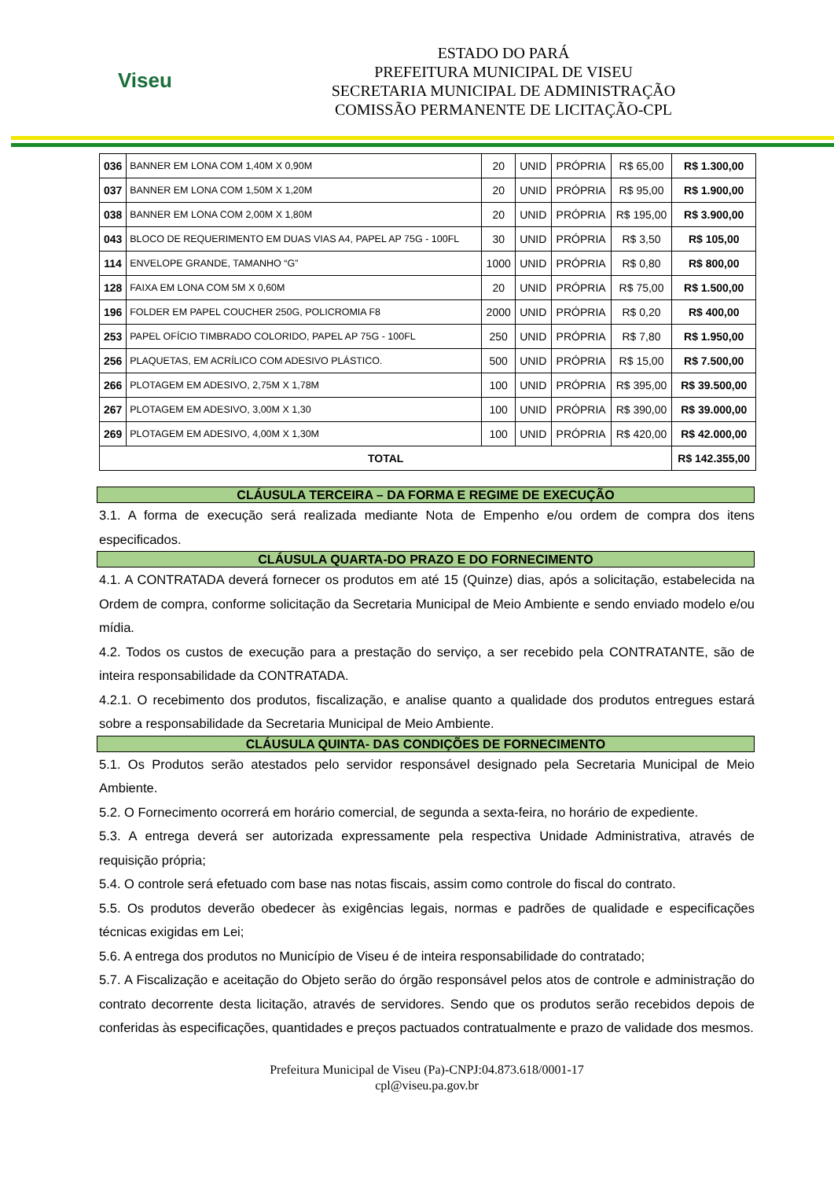Viseu
ESTADO DO PARÁ
PREFEITURA MUNICIPAL DE VISEU
SECRETARIA MUNICIPAL DE ADMINISTRAÇÃO
COMISSÃO PERMANENTE DE LICITAÇÃO-CPL
| 036 | BANNER EM LONA COM 1,40M X 0,90M | 20 | UNID | PRÓPRIA | R$ 65,00 | R$ 1.300,00 |
| 037 | BANNER EM LONA COM 1,50M X 1,20M | 20 | UNID | PRÓPRIA | R$ 95,00 | R$ 1.900,00 |
| 038 | BANNER EM LONA COM 2,00M X 1,80M | 20 | UNID | PRÓPRIA | R$ 195,00 | R$ 3.900,00 |
| 043 | BLOCO DE REQUERIMENTO EM DUAS VIAS A4, PAPEL AP 75G - 100FL | 30 | UNID | PRÓPRIA | R$ 3,50 | R$ 105,00 |
| 114 | ENVELOPE GRANDE, TAMANHO “G” | 1000 | UNID | PRÓPRIA | R$ 0,80 | R$ 800,00 |
| 128 | FAIXA EM LONA COM 5M X 0,60M | 20 | UNID | PRÓPRIA | R$ 75,00 | R$ 1.500,00 |
| 196 | FOLDER EM PAPEL COUCHER 250G, POLICROMIA F8 | 2000 | UNID | PRÓPRIA | R$ 0,20 | R$ 400,00 |
| 253 | PAPEL OFÍCIO TIMBRADO COLORIDO, PAPEL AP 75G - 100FL | 250 | UNID | PRÓPRIA | R$ 7,80 | R$ 1.950,00 |
| 256 | PLAQUETAS, EM ACRÍLICO COM ADESIVO PLÁSTICO. | 500 | UNID | PRÓPRIA | R$ 15,00 | R$ 7.500,00 |
| 266 | PLOTAGEM EM ADESIVO, 2,75M X 1,78M | 100 | UNID | PRÓPRIA | R$ 395,00 | R$ 39.500,00 |
| 267 | PLOTAGEM EM ADESIVO, 3,00M X 1,30 | 100 | UNID | PRÓPRIA | R$ 390,00 | R$ 39.000,00 |
| 269 | PLOTAGEM EM ADESIVO, 4,00M X 1,30M | 100 | UNID | PRÓPRIA | R$ 420,00 | R$ 42.000,00 |
| TOTAL | | | | | | R$ 142.355,00 |
CLÁUSULA TERCEIRA – DA FORMA E REGIME DE EXECUÇÃO
3.1. A forma de execução será realizada mediante Nota de Empenho e/ou ordem de compra dos itens especificados.
CLÁUSULA QUARTA-DO PRAZO E DO FORNECIMENTO
4.1. A CONTRATADA deverá fornecer os produtos em até 15 (Quinze) dias, após a solicitação, estabelecida na Ordem de compra, conforme solicitação da Secretaria Municipal de Meio Ambiente e sendo enviado modelo e/ou mídia.
4.2. Todos os custos de execução para a prestação do serviço, a ser recebido pela CONTRATANTE, são de inteira responsabilidade da CONTRATADA.
4.2.1. O recebimento dos produtos, fiscalização, e analise quanto a qualidade dos produtos entregues estará sobre a responsabilidade da Secretaria Municipal de Meio Ambiente.
CLÁUSULA QUINTA- DAS CONDIÇÕES DE FORNECIMENTO
5.1. Os Produtos serão atestados pelo servidor responsável designado pela Secretaria Municipal de Meio Ambiente.
5.2. O Fornecimento ocorrerá em horário comercial, de segunda a sexta-feira, no horário de expediente.
5.3. A entrega deverá ser autorizada expressamente pela respectiva Unidade Administrativa, através de requisição própria;
5.4. O controle será efetuado com base nas notas fiscais, assim como controle do fiscal do contrato.
5.5. Os produtos deverão obedecer às exigências legais, normas e padrões de qualidade e especificações técnicas exigidas em Lei;
5.6. A entrega dos produtos no Município de Viseu é de inteira responsabilidade do contratado;
5.7. A Fiscalização e aceitação do Objeto serão do órgão responsável pelos atos de controle e administração do contrato decorrente desta licitação, através de servidores. Sendo que os produtos serão recebidos depois de conferidas às especificações, quantidades e preços pactuados contratualmente e prazo de validade dos mesmos.
Prefeitura Municipal de Viseu (Pa)-CNPJ:04.873.618/0001-17
cpl@viseu.pa.gov.br